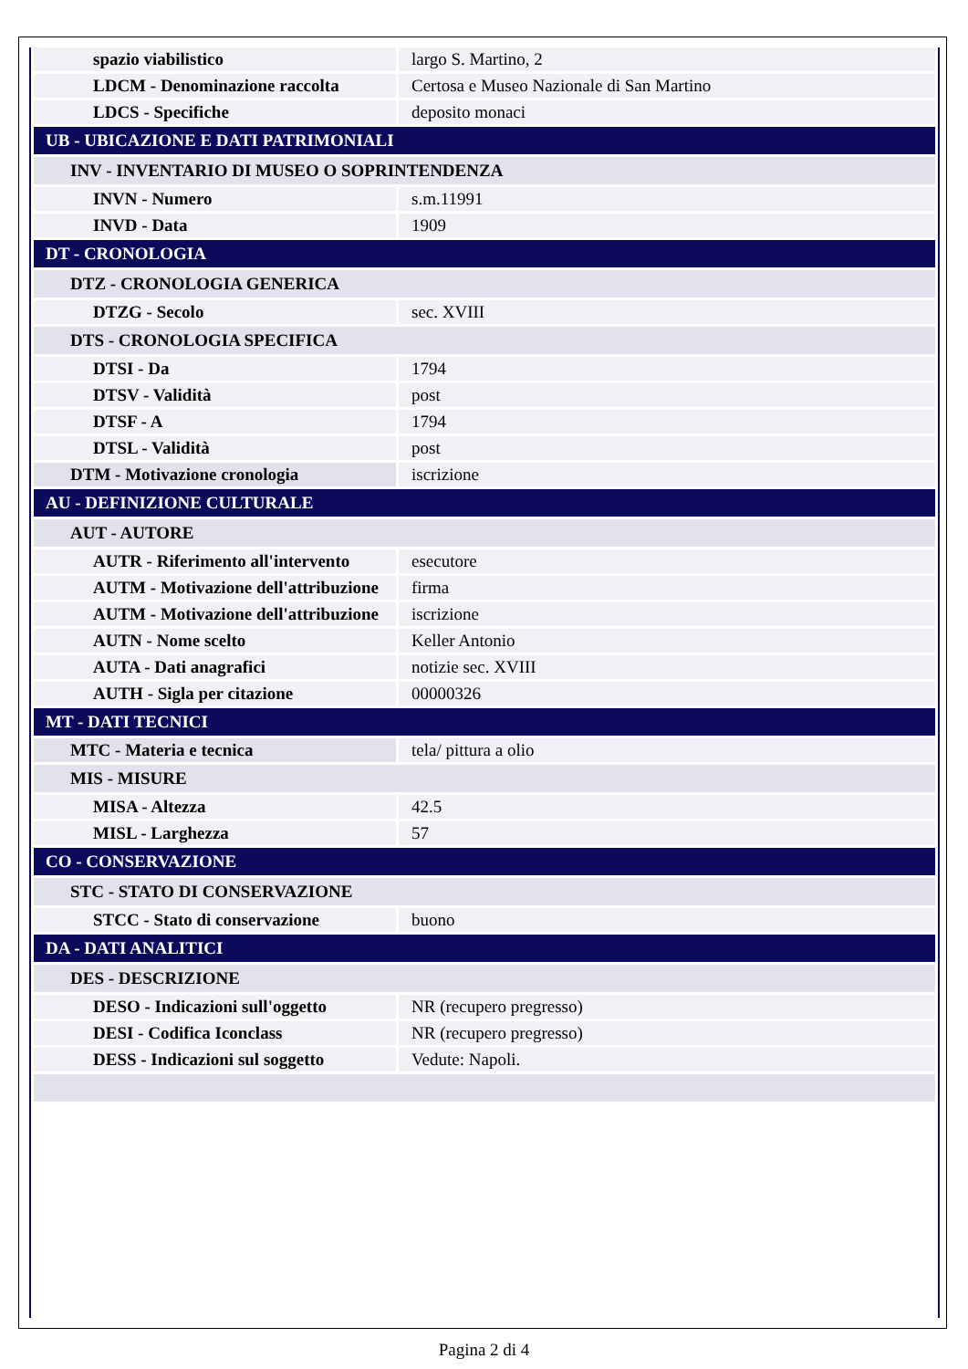| spazio viabilistico | largo S. Martino, 2 |
| LDCM - Denominazione raccolta | Certosa e Museo Nazionale di San Martino |
| LDCS - Specifiche | deposito monaci |
| UB - UBICAZIONE E DATI PATRIMONIALI | |
| INV - INVENTARIO DI MUSEO O SOPRINTENDENZA | |
| INVN - Numero | s.m.11991 |
| INVD - Data | 1909 |
| DT - CRONOLOGIA | |
| DTZ - CRONOLOGIA GENERICA | |
| DTZG - Secolo | sec. XVIII |
| DTS - CRONOLOGIA SPECIFICA | |
| DTSI - Da | 1794 |
| DTSV - Validità | post |
| DTSF - A | 1794 |
| DTSL - Validità | post |
| DTM - Motivazione cronologia | iscrizione |
| AU - DEFINIZIONE CULTURALE | |
| AUT - AUTORE | |
| AUTR - Riferimento all'intervento | esecutore |
| AUTM - Motivazione dell'attribuzione | firma |
| AUTM - Motivazione dell'attribuzione | iscrizione |
| AUTN - Nome scelto | Keller Antonio |
| AUTA - Dati anagrafici | notizie sec. XVIII |
| AUTH - Sigla per citazione | 00000326 |
| MT - DATI TECNICI | |
| MTC - Materia e tecnica | tela/ pittura a olio |
| MIS - MISURE | |
| MISA - Altezza | 42.5 |
| MISL - Larghezza | 57 |
| CO - CONSERVAZIONE | |
| STC - STATO DI CONSERVAZIONE | |
| STCC - Stato di conservazione | buono |
| DA - DATI ANALITICI | |
| DES - DESCRIZIONE | |
| DESO - Indicazioni sull'oggetto | NR (recupero pregresso) |
| DESI - Codifica Iconclass | NR (recupero pregresso) |
| DESS - Indicazioni sul soggetto | Vedute: Napoli. |
Pagina 2 di 4